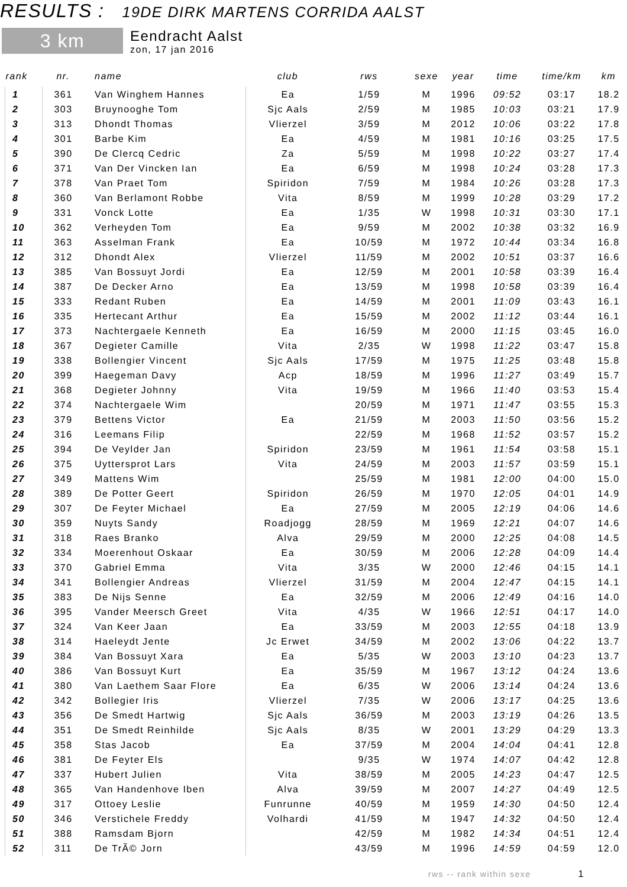RESULTS : 19DE DIRK MARTENS CORRIDA AALST
3 km
Eendracht Aalst
zon, 17 jan 2016
| rank | nr. | name | club | rws | sexe | year | time | time/km | km |
| --- | --- | --- | --- | --- | --- | --- | --- | --- | --- |
| 1 | 361 | Van Winghem Hannes | Ea | 1/59 | M | 1996 | 09:52 | 03:17 | 18.2 |
| 2 | 303 | Bruynooghe Tom | Sjc Aals | 2/59 | M | 1985 | 10:03 | 03:21 | 17.9 |
| 3 | 313 | Dhondt Thomas | Vlierzel | 3/59 | M | 2012 | 10:06 | 03:22 | 17.8 |
| 4 | 301 | Barbe Kim | Ea | 4/59 | M | 1981 | 10:16 | 03:25 | 17.5 |
| 5 | 390 | De Clercq Cedric | Za | 5/59 | M | 1998 | 10:22 | 03:27 | 17.4 |
| 6 | 371 | Van Der Vincken Ian | Ea | 6/59 | M | 1998 | 10:24 | 03:28 | 17.3 |
| 7 | 378 | Van Praet Tom | Spiridon | 7/59 | M | 1984 | 10:26 | 03:28 | 17.3 |
| 8 | 360 | Van Berlamont Robbe | Vita | 8/59 | M | 1999 | 10:28 | 03:29 | 17.2 |
| 9 | 331 | Vonck Lotte | Ea | 1/35 | W | 1998 | 10:31 | 03:30 | 17.1 |
| 10 | 362 | Verheyden Tom | Ea | 9/59 | M | 2002 | 10:38 | 03:32 | 16.9 |
| 11 | 363 | Asselman Frank | Ea | 10/59 | M | 1972 | 10:44 | 03:34 | 16.8 |
| 12 | 312 | Dhondt Alex | Vlierzel | 11/59 | M | 2002 | 10:51 | 03:37 | 16.6 |
| 13 | 385 | Van Bossuyt Jordi | Ea | 12/59 | M | 2001 | 10:58 | 03:39 | 16.4 |
| 14 | 387 | De Decker Arno | Ea | 13/59 | M | 1998 | 10:58 | 03:39 | 16.4 |
| 15 | 333 | Redant Ruben | Ea | 14/59 | M | 2001 | 11:09 | 03:43 | 16.1 |
| 16 | 335 | Hertecant Arthur | Ea | 15/59 | M | 2002 | 11:12 | 03:44 | 16.1 |
| 17 | 373 | Nachtergaele Kenneth | Ea | 16/59 | M | 2000 | 11:15 | 03:45 | 16.0 |
| 18 | 367 | Degieter Camille | Vita | 2/35 | W | 1998 | 11:22 | 03:47 | 15.8 |
| 19 | 338 | Bollengier Vincent | Sjc Aals | 17/59 | M | 1975 | 11:25 | 03:48 | 15.8 |
| 20 | 399 | Haegeman Davy | Acp | 18/59 | M | 1996 | 11:27 | 03:49 | 15.7 |
| 21 | 368 | Degieter Johnny | Vita | 19/59 | M | 1966 | 11:40 | 03:53 | 15.4 |
| 22 | 374 | Nachtergaele Wim | | 20/59 | M | 1971 | 11:47 | 03:55 | 15.3 |
| 23 | 379 | Bettens Victor | Ea | 21/59 | M | 2003 | 11:50 | 03:56 | 15.2 |
| 24 | 316 | Leemans Filip | | 22/59 | M | 1968 | 11:52 | 03:57 | 15.2 |
| 25 | 394 | De Veylder Jan | Spiridon | 23/59 | M | 1961 | 11:54 | 03:58 | 15.1 |
| 26 | 375 | Uyttersprot Lars | Vita | 24/59 | M | 2003 | 11:57 | 03:59 | 15.1 |
| 27 | 349 | Mattens Wim | | 25/59 | M | 1981 | 12:00 | 04:00 | 15.0 |
| 28 | 389 | De Potter Geert | Spiridon | 26/59 | M | 1970 | 12:05 | 04:01 | 14.9 |
| 29 | 307 | De Feyter Michael | Ea | 27/59 | M | 2005 | 12:19 | 04:06 | 14.6 |
| 30 | 359 | Nuyts Sandy | Roadjogg | 28/59 | M | 1969 | 12:21 | 04:07 | 14.6 |
| 31 | 318 | Raes Branko | Alva | 29/59 | M | 2000 | 12:25 | 04:08 | 14.5 |
| 32 | 334 | Moerenhout Oskaar | Ea | 30/59 | M | 2006 | 12:28 | 04:09 | 14.4 |
| 33 | 370 | Gabriel Emma | Vita | 3/35 | W | 2000 | 12:46 | 04:15 | 14.1 |
| 34 | 341 | Bollengier Andreas | Vlierzel | 31/59 | M | 2004 | 12:47 | 04:15 | 14.1 |
| 35 | 383 | De Nijs Senne | Ea | 32/59 | M | 2006 | 12:49 | 04:16 | 14.0 |
| 36 | 395 | Vander Meersch Greet | Vita | 4/35 | W | 1966 | 12:51 | 04:17 | 14.0 |
| 37 | 324 | Van Keer Jaan | Ea | 33/59 | M | 2003 | 12:55 | 04:18 | 13.9 |
| 38 | 314 | Haeleydt Jente | Jc Erwet | 34/59 | M | 2002 | 13:06 | 04:22 | 13.7 |
| 39 | 384 | Van Bossuyt Xara | Ea | 5/35 | W | 2003 | 13:10 | 04:23 | 13.7 |
| 40 | 386 | Van Bossuyt Kurt | Ea | 35/59 | M | 1967 | 13:12 | 04:24 | 13.6 |
| 41 | 380 | Van Laethem Saar Flore | Ea | 6/35 | W | 2006 | 13:14 | 04:24 | 13.6 |
| 42 | 342 | Bollegier Iris | Vlierzel | 7/35 | W | 2006 | 13:17 | 04:25 | 13.6 |
| 43 | 356 | De Smedt Hartwig | Sjc Aals | 36/59 | M | 2003 | 13:19 | 04:26 | 13.5 |
| 44 | 351 | De Smedt Reinhilde | Sjc Aals | 8/35 | W | 2001 | 13:29 | 04:29 | 13.3 |
| 45 | 358 | Stas Jacob | Ea | 37/59 | M | 2004 | 14:04 | 04:41 | 12.8 |
| 46 | 381 | De Feyter Els | | 9/35 | W | 1974 | 14:07 | 04:42 | 12.8 |
| 47 | 337 | Hubert Julien | Vita | 38/59 | M | 2005 | 14:23 | 04:47 | 12.5 |
| 48 | 365 | Van Handenhove Iben | Alva | 39/59 | M | 2007 | 14:27 | 04:49 | 12.5 |
| 49 | 317 | Ottoey Leslie | Funrunne | 40/59 | M | 1959 | 14:30 | 04:50 | 12.4 |
| 50 | 346 | Verstichele Freddy | Volhardi | 41/59 | M | 1947 | 14:32 | 04:50 | 12.4 |
| 51 | 388 | Ramsdam Bjorn | | 42/59 | M | 1982 | 14:34 | 04:51 | 12.4 |
| 52 | 311 | De TrÃ© Jorn | | 43/59 | M | 1996 | 14:59 | 04:59 | 12.0 |
rws -- rank within sexe 1